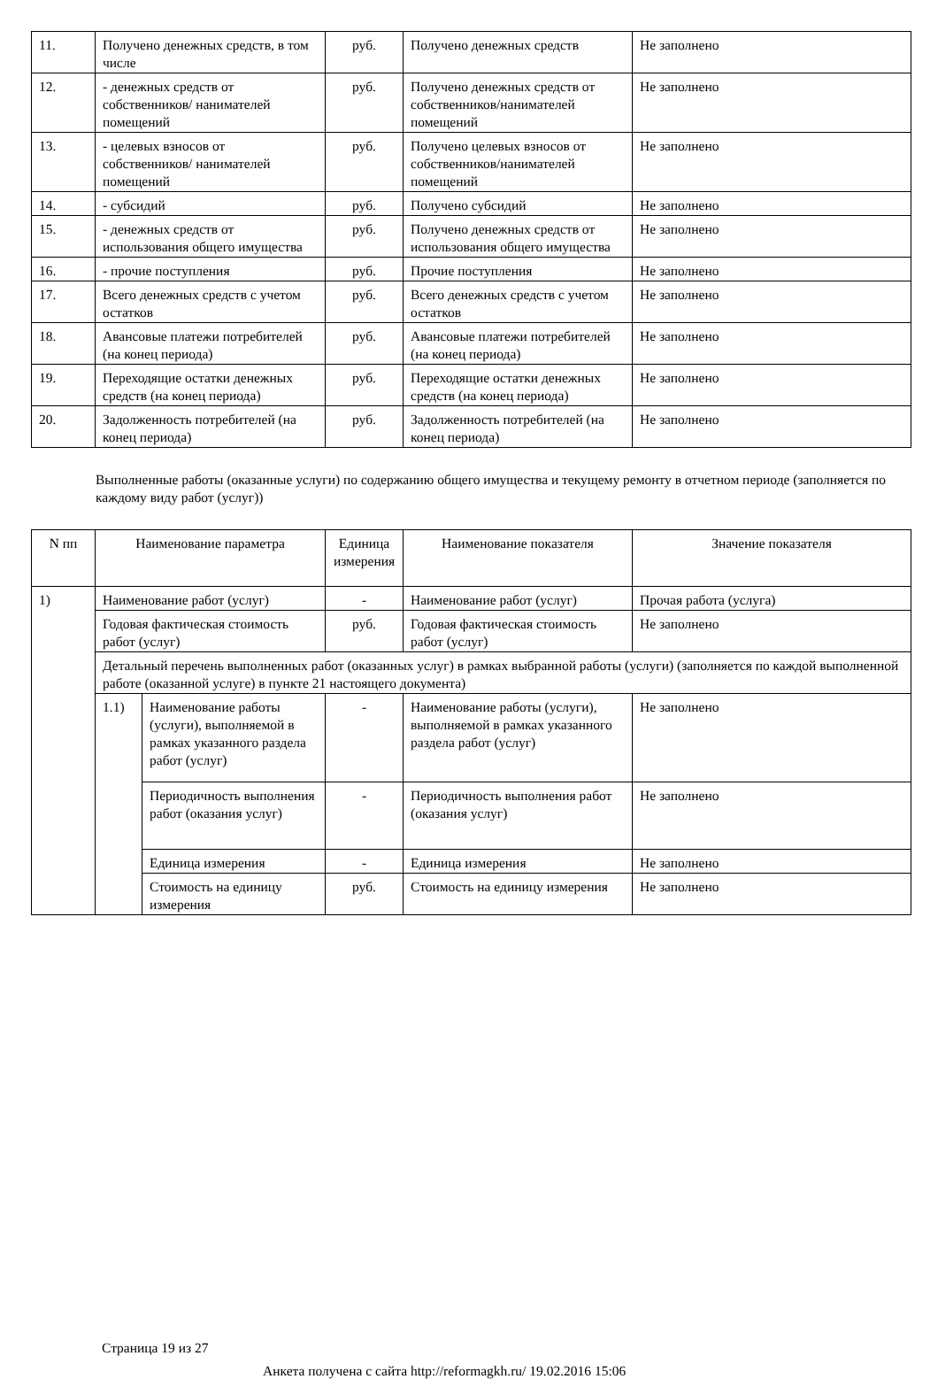| 11. | Получено денежных средств, в том числе | руб. | Получено денежных средств | Не заполнено |
| 12. | - денежных средств от собственников/ нанимателей помещений | руб. | Получено денежных средств от собственников/нанимателей помещений | Не заполнено |
| 13. | - целевых взносов от собственников/ нанимателей помещений | руб. | Получено целевых взносов от собственников/нанимателей помещений | Не заполнено |
| 14. | - субсидий | руб. | Получено субсидий | Не заполнено |
| 15. | - денежных средств от использования общего имущества | руб. | Получено денежных средств от использования общего имущества | Не заполнено |
| 16. | - прочие поступления | руб. | Прочие поступления | Не заполнено |
| 17. | Всего денежных средств с учетом остатков | руб. | Всего денежных средств с учетом остатков | Не заполнено |
| 18. | Авансовые платежи потребителей (на конец периода) | руб. | Авансовые платежи потребителей (на конец периода) | Не заполнено |
| 19. | Переходящие остатки денежных средств (на конец периода) | руб. | Переходящие остатки денежных средств (на конец периода) | Не заполнено |
| 20. | Задолженность потребителей (на конец периода) | руб. | Задолженность потребителей (на конец периода) | Не заполнено |
Выполненные работы (оказанные услуги) по содержанию общего имущества и текущему ремонту в отчетном периоде (заполняется по каждому виду работ (услуг))
| N пп | Наименование параметра | | Единица измерения | Наименование показателя | Значение показателя |
| --- | --- | --- | --- | --- | --- |
| 1) | Наименование работ (услуг) | | - | Наименование работ (услуг) | Прочая работа (услуга) |
| | Годовая фактическая стоимость работ (услуг) | | руб. | Годовая фактическая стоимость работ (услуг) | Не заполнено |
| | Детальный перечень выполненных работ (оказанных услуг) в рамках выбранной работы (услуги) (заполняется по каждой выполненной работе (оказанной услуге) в пункте 21 настоящего документа) | | | | |
| | 1.1) | Наименование работы (услуги), выполняемой в рамках указанного раздела работ (услуг) | - | Наименование работы (услуги), выполняемой в рамках указанного раздела работ (услуг) | Не заполнено |
| | | Периодичность выполнения работ (оказания услуг) | - | Периодичность выполнения работ (оказания услуг) | Не заполнено |
| | | Единица измерения | - | Единица измерения | Не заполнено |
| | | Стоимость на единицу измерения | руб. | Стоимость на единицу измерения | Не заполнено |
Страница 19 из 27
Анкета получена с сайта http://reformagkh.ru/ 19.02.2016 15:06